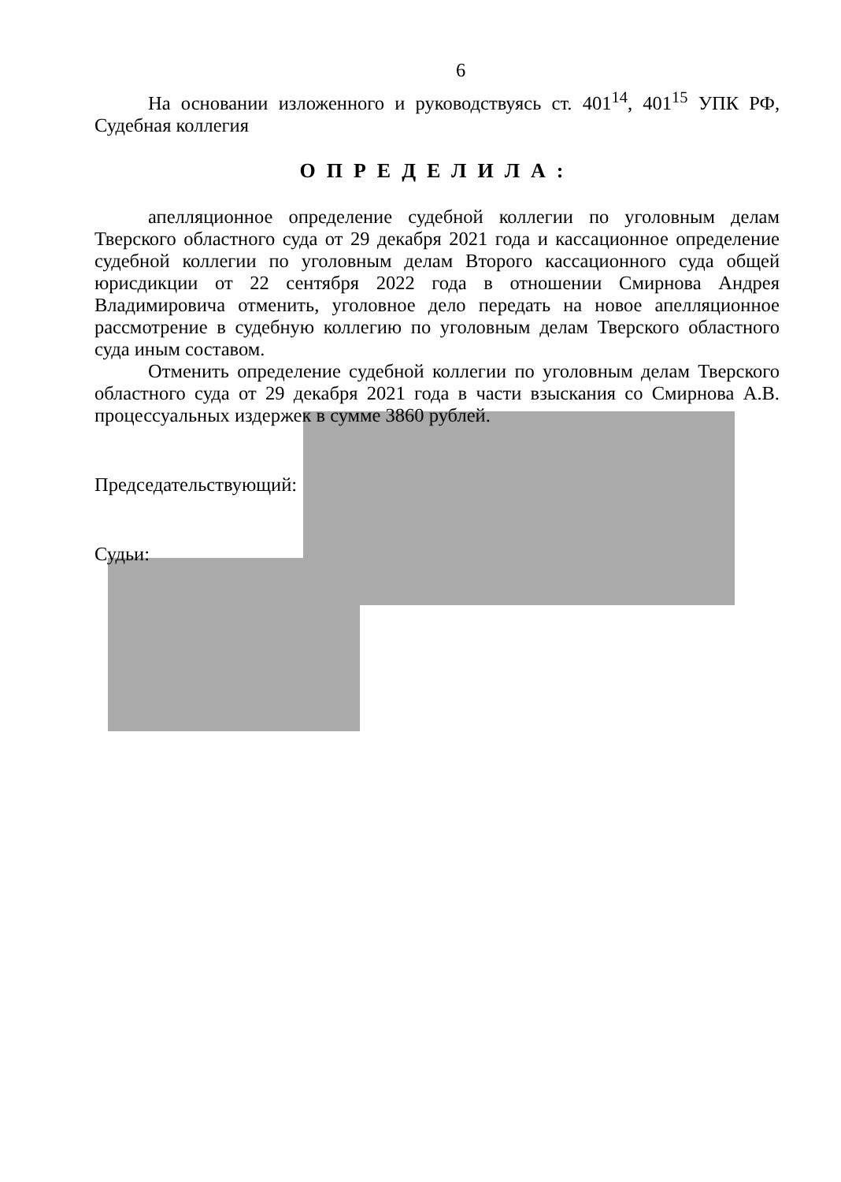6
На основании изложенного и руководствуясь ст. 401<sup>14</sup>, 401<sup>15</sup> УПК РФ, Судебная коллегия
ОПРЕДЕЛИЛА:
апелляционное определение судебной коллегии по уголовным делам Тверского областного суда от 29 декабря 2021 года и кассационное определение судебной коллегии по уголовным делам Второго кассационного суда общей юрисдикции от 22 сентября 2022 года в отношении Смирнова Андрея Владимировича отменить, уголовное дело передать на новое апелляционное рассмотрение в судебную коллегию по уголовным делам Тверского областного суда иным составом.
Отменить определение судебной коллегии по уголовным делам Тверского областного суда от 29 декабря 2021 года в части взыскания со Смирнова А.В. процессуальных издержек в сумме 3860 рублей.
Председательствующий:
Судьи: